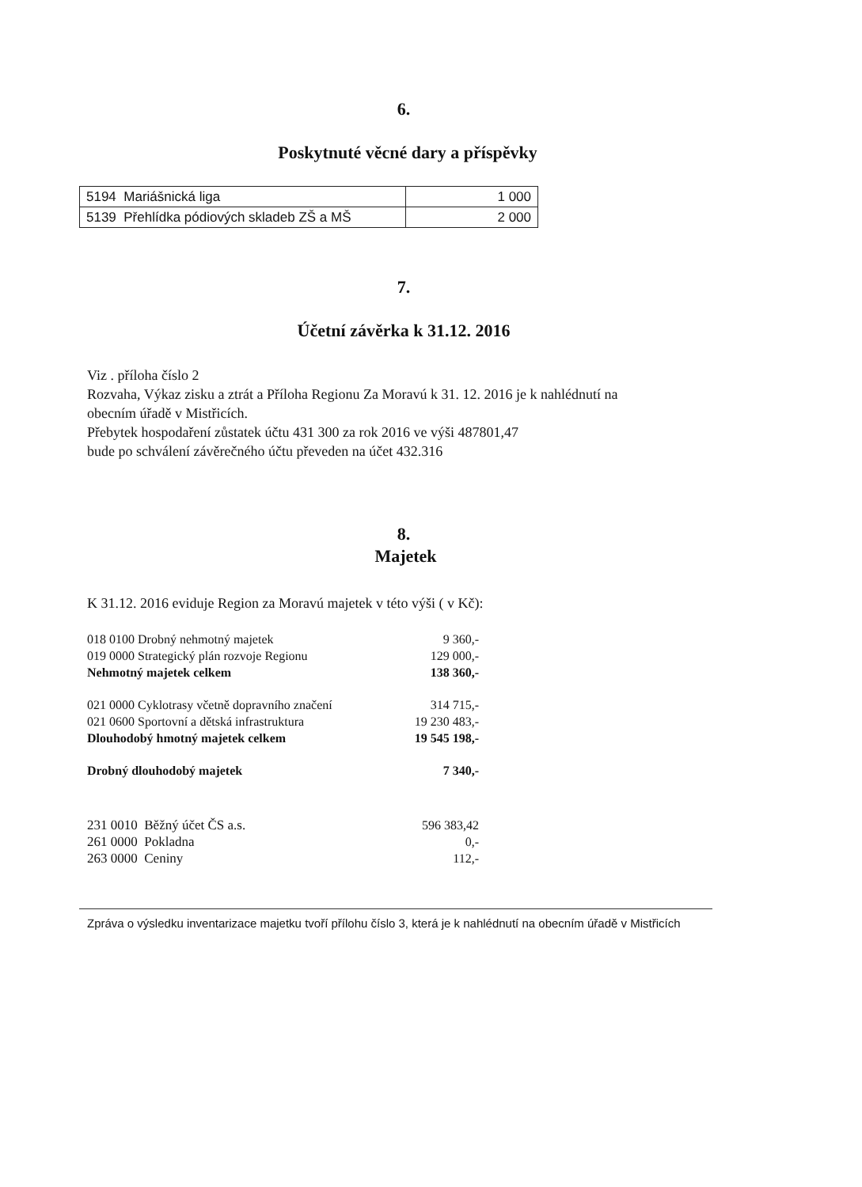6.
Poskytnuté věcné dary a příspěvky
| 5194 Mariášnická liga | 1 000 |
| 5139 Přehlídka pódiových skladeb ZŠ a MŠ | 2 000 |
7.
Účetní závěrka k 31.12. 2016
Viz . příloha číslo 2
Rozvaha, Výkaz zisku a ztrát a Příloha Regionu Za Moravú k 31. 12. 2016 je k nahlédnutí na
obecním úřadě v Mistřicích.
Přebytek hospodaření zůstatek účtu 431 300 za rok 2016 ve výši 487801,47
bude po schválení závěrečného účtu převeden na účet 432.316
8.
Majetek
K 31.12. 2016 eviduje Region za Moravú majetek v této výši ( v Kč):
| 018 0100 Drobný nehmotný majetek | 9 360,- |
| 019 0000 Strategický plán rozvoje Regionu | 129 000,- |
| Nehmotný majetek celkem | 138 360,- |
| 021 0000 Cyklotrasy včetně dopravního značení | 314 715,- |
| 021 0600 Sportovní a dětská infrastruktura | 19 230 483,- |
| Dlouhodobý hmotný majetek celkem | 19 545 198,- |
| Drobný dlouhodobý majetek | 7 340,- |
| 231 0010 Běžný účet ČS a.s. | 596 383,42 |
| 261 0000 Pokladna | 0,- |
| 263 0000 Ceniny | 112,- |
Zpráva o výsledku inventarizace majetku tvoří přílohu číslo 3, která je k nahlédnutí na obecním úřadě v Mistřicích